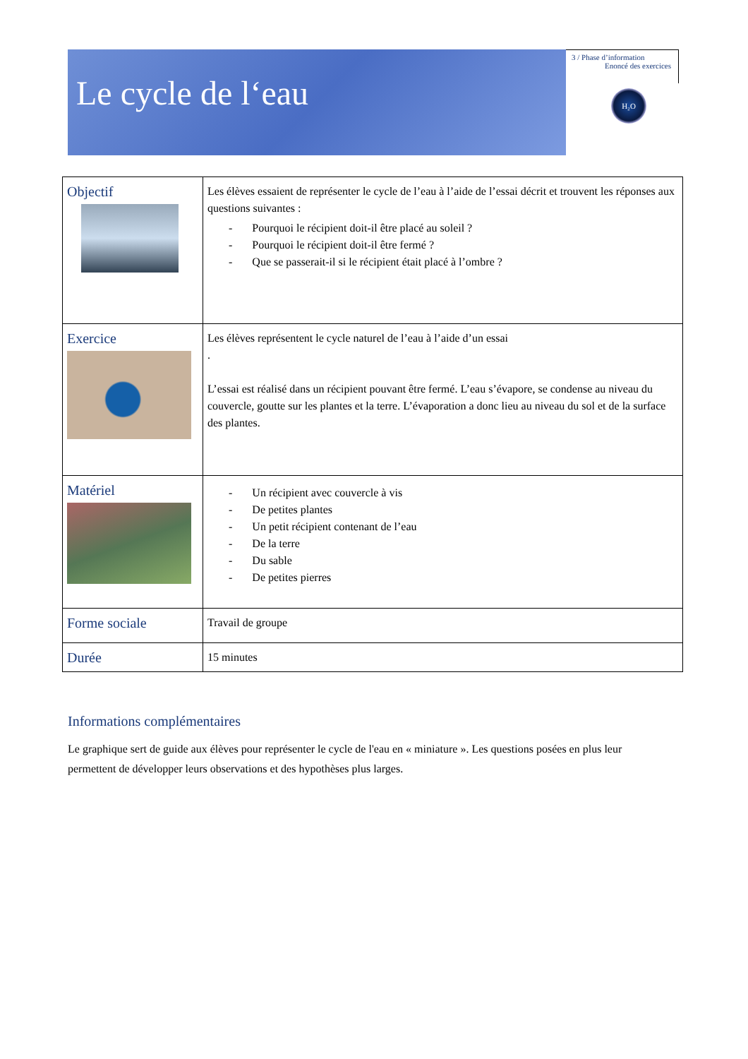Le cycle de l‘eau
3 / Phase d’information
Enoncé des exercices
H₂O
| Objectif | Les élèves essaient de représenter le cycle de l’eau à l’aide de l’essai décrit et trouvent les réponses aux questions suivantes : - Pourquoi le récipient doit-il être placé au soleil ? - Pourquoi le récipient doit-il être fermé ? - Que se passerait-il si le récipient était placé à l’ombre ? |
| Exercice | Les élèves représentent le cycle naturel de l’eau à l’aide d’un essai . L’essai est réalisé dans un récipient pouvant être fermé. L’eau s’évapore, se condense au niveau du couvercle, goutte sur les plantes et la terre. L’évaporation a donc lieu au niveau du sol et de la surface des plantes. |
| Matériel | - Un récipient avec couvercle à vis - De petites plantes - Un petit récipient contenant de l’eau - De la terre - Du sable - De petites pierres |
| Forme sociale | Travail de groupe |
| Durée | 15 minutes |
Informations complémentaires
Le graphique sert de guide aux élèves pour représenter le cycle de l'eau en « miniature ». Les questions posées en plus leur permettent de développer leurs observations et des hypothèses plus larges.